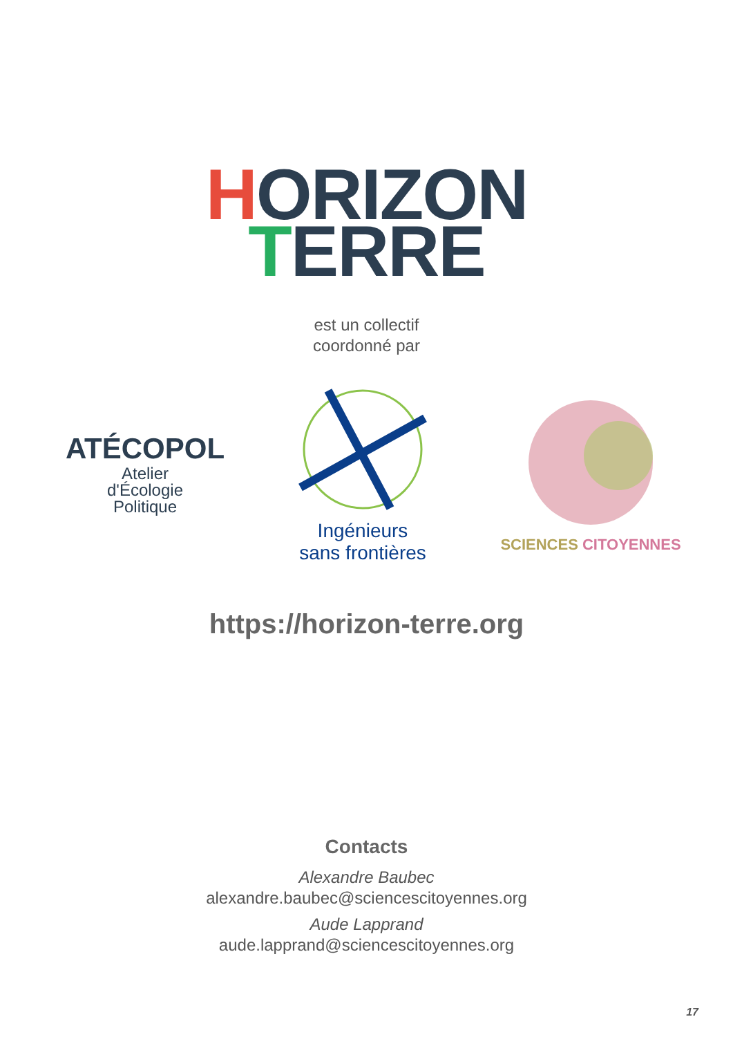HORIZON
TERRE
est un collectif
coordonné par
ATÉCOPOL
Atelier
d'Écologie
Politique
Ingénieurs
sans frontières
SCIENCES CITOYENNES
https://horizon-terre.org
Contacts
Alexandre Baubec
alexandre.baubec@sciencescitoyennes.org
Aude Lapprand
aude.lapprand@sciencescitoyennes.org
17